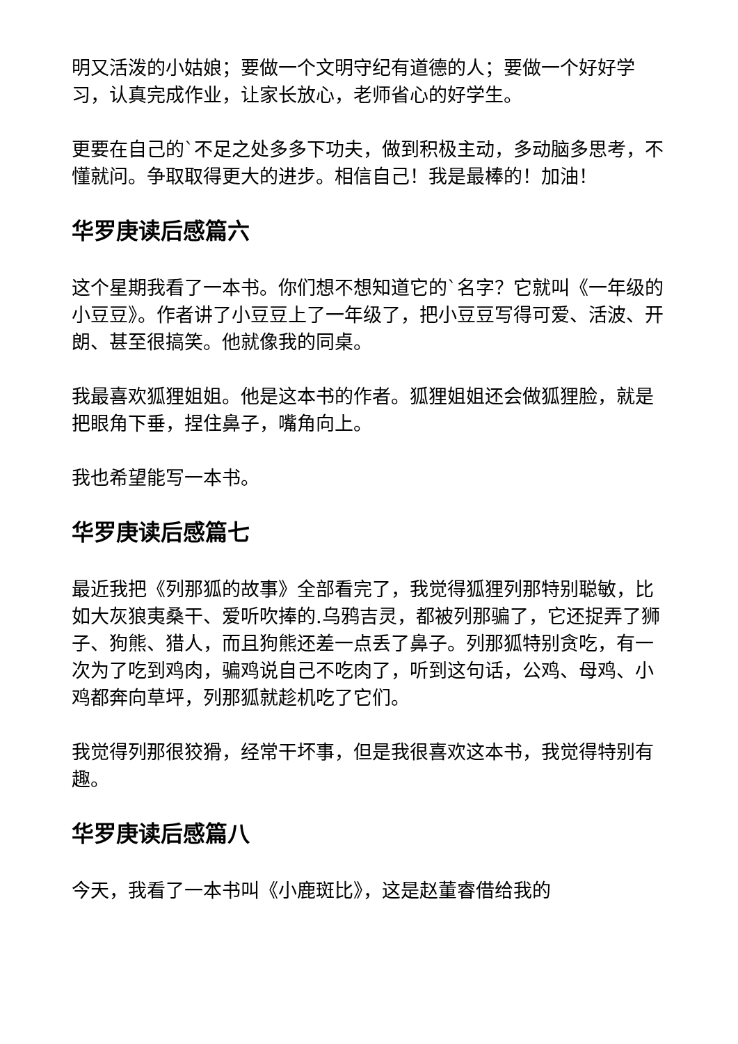明又活泼的小姑娘；要做一个文明守纪有道德的人；要做一个好好学习，认真完成作业，让家长放心，老师省心的好学生。
更要在自己的`不足之处多多下功夫，做到积极主动，多动脑多思考，不懂就问。争取取得更大的进步。相信自己！我是最棒的！加油！
华罗庚读后感篇六
这个星期我看了一本书。你们想不想知道它的`名字？它就叫《一年级的小豆豆》。作者讲了小豆豆上了一年级了，把小豆豆写得可爱、活波、开朗、甚至很搞笑。他就像我的同桌。
我最喜欢狐狸姐姐。他是这本书的作者。狐狸姐姐还会做狐狸脸，就是把眼角下垂，捏住鼻子，嘴角向上。
我也希望能写一本书。
华罗庚读后感篇七
最近我把《列那狐的故事》全部看完了，我觉得狐狸列那特别聪敏，比如大灰狼夷桑干、爱听吹捧的.乌鸦吉灵，都被列那骗了，它还捉弄了狮子、狗熊、猎人，而且狗熊还差一点丢了鼻子。列那狐特别贪吃，有一次为了吃到鸡肉，骗鸡说自己不吃肉了，听到这句话，公鸡、母鸡、小鸡都奔向草坪，列那狐就趁机吃了它们。
我觉得列那很狡猾，经常干坏事，但是我很喜欢这本书，我觉得特别有趣。
华罗庚读后感篇八
今天，我看了一本书叫《小鹿斑比》，这是赵董睿借给我的